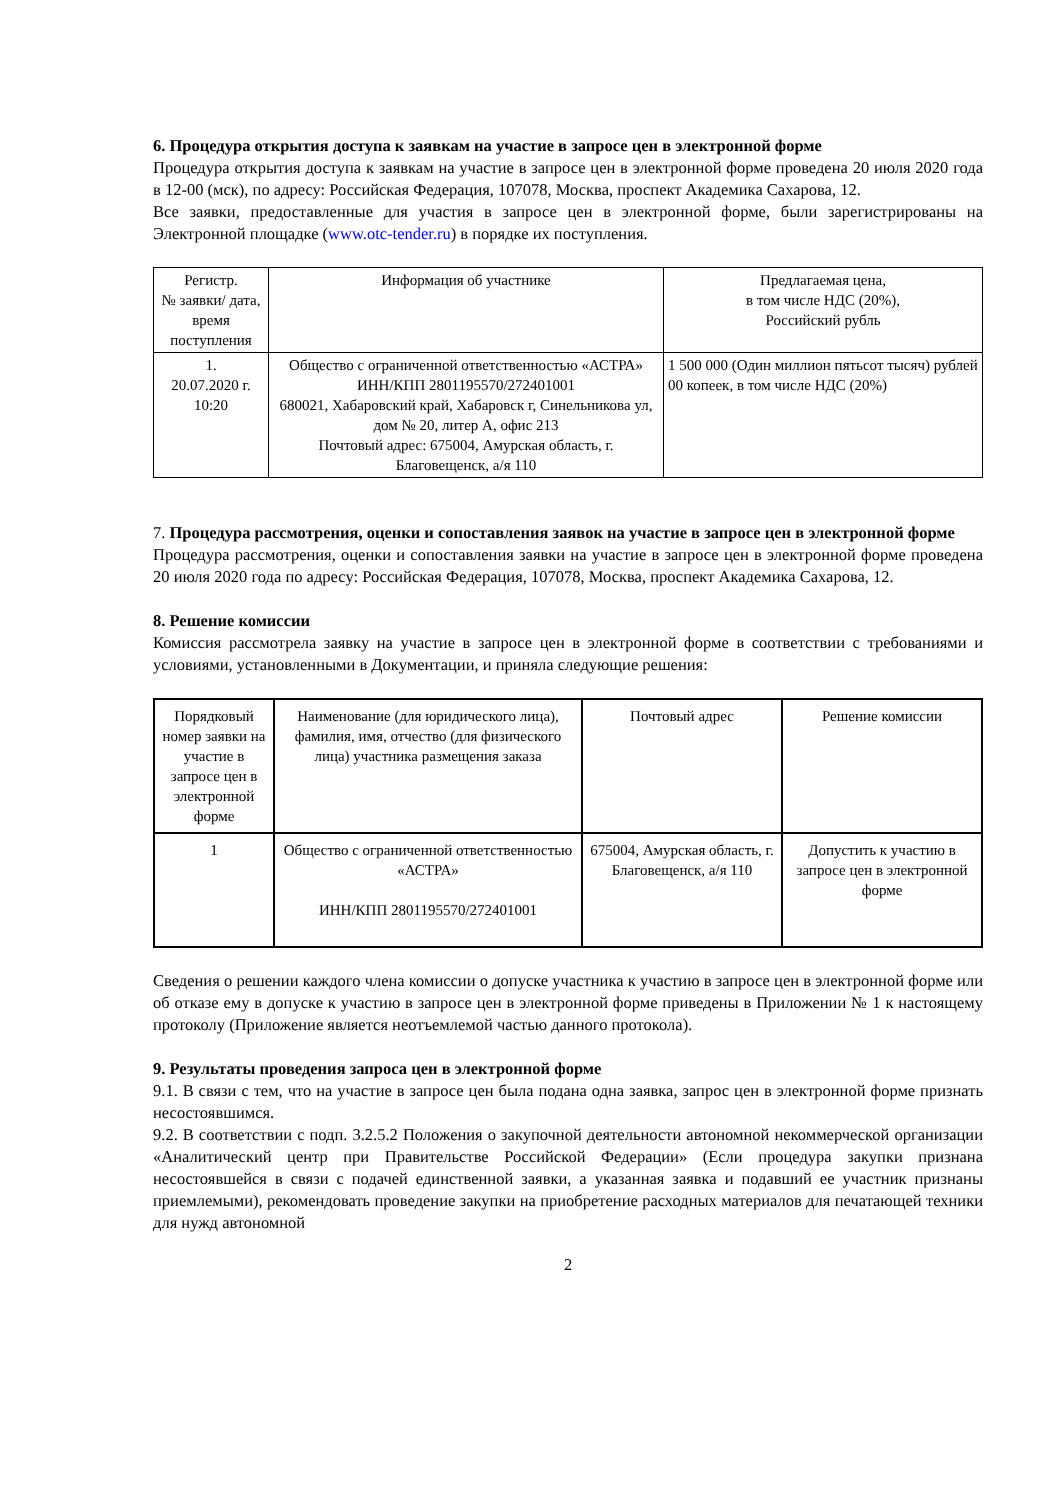6. Процедура открытия доступа к заявкам на участие в запросе цен в электронной форме
Процедура открытия доступа к заявкам на участие в запросе цен в электронной форме проведена 20 июля 2020 года в 12-00 (мск), по адресу: Российская Федерация, 107078, Москва, проспект Академика Сахарова, 12.
Все заявки, предоставленные для участия в запросе цен в электронной форме, были зарегистрированы на Электронной площадке (www.otc-tender.ru) в порядке их поступления.
| Регистр. № заявки/ дата, время поступления | Информация об участнике | Предлагаемая цена, в том числе НДС (20%), Российский рубль |
| --- | --- | --- |
| 1. 20.07.2020 г. 10:20 | Общество с ограниченной ответственностью «АСТРА» ИНН/КПП 2801195570/272401001 680021, Хабаровский край, Хабаровск г, Синельникова ул, дом № 20, литер А, офис 213 Почтовый адрес: 675004, Амурская область, г. Благовещенск, а/я 110 | 1 500 000 (Один миллион пятьсот тысяч) рублей 00 копеек, в том числе НДС (20%) |
7. Процедура рассмотрения, оценки и сопоставления заявок на участие в запросе цен в электронной форме
Процедура рассмотрения, оценки и сопоставления заявки на участие в запросе цен в электронной форме проведена 20 июля 2020 года по адресу: Российская Федерация, 107078, Москва, проспект Академика Сахарова, 12.
8. Решение комиссии
Комиссия рассмотрела заявку на участие в запросе цен в электронной форме в соответствии с требованиями и условиями, установленными в Документации, и приняла следующие решения:
| Порядковый номер заявки на участие в запросе цен в электронной форме | Наименование (для юридического лица), фамилия, имя, отчество (для физического лица) участника размещения заказа | Почтовый адрес | Решение комиссии |
| --- | --- | --- | --- |
| 1 | Общество с ограниченной ответственностью «АСТРА» ИНН/КПП 2801195570/272401001 | 675004, Амурская область, г. Благовещенск, а/я 110 | Допустить к участию в запросе цен в электронной форме |
Сведения о решении каждого члена комиссии о допуске участника к участию в запросе цен в электронной форме или об отказе ему в допуске к участию в запросе цен в электронной форме приведены в Приложении № 1 к настоящему протоколу (Приложение является неотъемлемой частью данного протокола).
9. Результаты проведения запроса цен в электронной форме
9.1. В связи с тем, что на участие в запросе цен была подана одна заявка, запрос цен в электронной форме признать несостоявшимся.
9.2. В соответствии с подп. 3.2.5.2 Положения о закупочной деятельности автономной некоммерческой организации «Аналитический центр при Правительстве Российской Федерации» (Если процедура закупки признана несостоявшейся в связи с подачей единственной заявки, а указанная заявка и подавший ее участник признаны приемлемыми), рекомендовать проведение закупки на приобретение расходных материалов для печатающей техники для нужд автономной
2